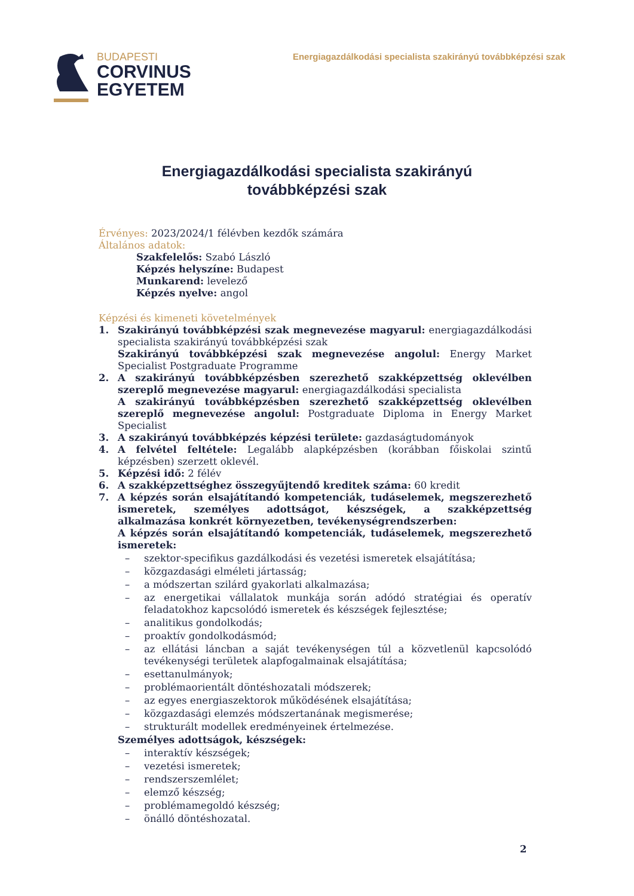BUDAPESTI
CORVINUS
EGYETEM
Energiagazdálkodási specialista szakirányú továbbképzési szak
Energiagazdálkodási specialista szakirányú
továbbképzési szak
Érvényes: 2023/2024/1 félévben kezdők számára
Általános adatok:
Szakfelelős: Szabó László
Képzés helyszíne: Budapest
Munkarend: levelező
Képzés nyelve: angol
Képzési és kimeneti követelmények
1. Szakirányú továbbképzési szak megnevezése magyarul: energiagazdálkodási specialista szakirányú továbbképzési szak
Szakirányú továbbképzési szak megnevezése angolul: Energy Market Specialist Postgraduate Programme
2. A szakirányú továbbképzésben szerezhető szakképzettség oklevélben szereplő megnevezése magyarul: energiagazdálkodási specialista
A szakirányú továbbképzésben szerezhető szakképzettség oklevélben szereplő megnevezése angolul: Postgraduate Diploma in Energy Market Specialist
3. A szakirányú továbbképzés képzési területe: gazdaságtudományok
4. A felvétel feltétele: Legalább alapképzésben (korábban főiskolai szintű képzésben) szerzett oklevél.
5. Képzési idő: 2 félév
6. A szakképzettséghez összegyűjtendő kreditek száma: 60 kredit
7. A képzés során elsajátítandó kompetenciák, tudáselemek, megszerezhető ismeretek, személyes adottságot, készségek, a szakképzettség alkalmazása konkrét környezetben, tevékenységrendszerben:
A képzés során elsajátítandó kompetenciák, tudáselemek, megszerezhető ismeretek:
– szektor-specifikus gazdálkodási és vezetési ismeretek elsajátítása;
– közgazdasági elméleti jártasság;
– a módszertan szilárd gyakorlati alkalmazása;
– az energetikai vállalatok munkája során adódó stratégiai és operatív feladatokhoz kapcsolódó ismeretek és készségek fejlesztése;
– analitikus gondolkodás;
– proaktív gondolkodásmód;
– az ellátási láncban a saját tevékenységen túl a közvetlenül kapcsolódó tevékenységi területek alapfogalmainak elsajátítása;
– esettanulmányok;
– problémaorientált döntéshozatali módszerek;
– az egyes energiaszektorok működésének elsajátítása;
– közgazdasági elemzés módszertanának megismerése;
– strukturált modellek eredményeinek értelmezése.
Személyes adottságok, készségek:
– interaktív készségek;
– vezetési ismeretek;
– rendszerszemlélet;
– elemző készség;
– problémamegoldó készség;
– önálló döntéshozatal.
2